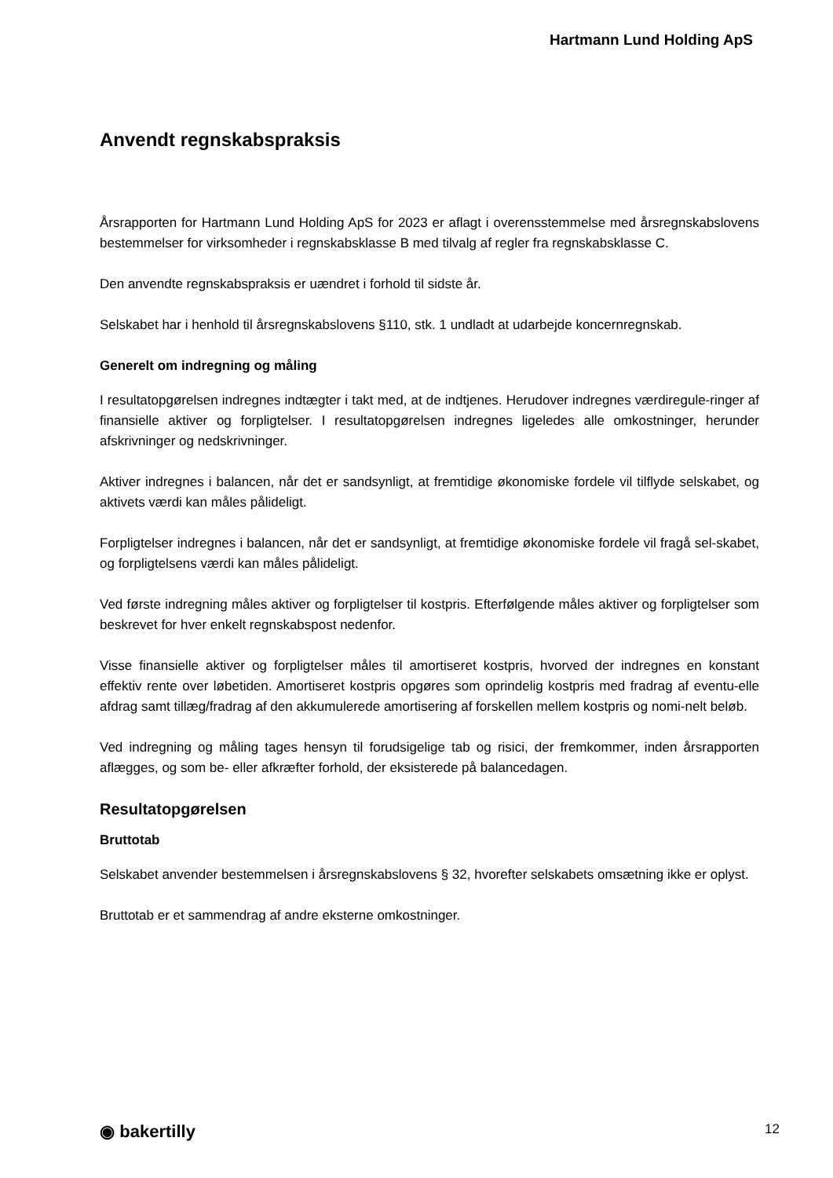Hartmann Lund Holding ApS
Anvendt regnskabspraksis
Årsrapporten for Hartmann Lund Holding ApS for 2023 er aflagt i overensstemmelse med årsregnskabslovens bestemmelser for virksomheder i regnskabsklasse B med tilvalg af regler fra regnskabsklasse C.
Den anvendte regnskabspraksis er uændret i forhold til sidste år.
Selskabet har i henhold til årsregnskabslovens §110, stk. 1 undladt at udarbejde koncernregnskab.
Generelt om indregning og måling
I resultatopgørelsen indregnes indtægter i takt med, at de indtjenes. Herudover indregnes værdiregule-ringer af finansielle aktiver og forpligtelser. I resultatopgørelsen indregnes ligeledes alle omkostninger, herunder afskrivninger og nedskrivninger.
Aktiver indregnes i balancen, når det er sandsynligt, at fremtidige økonomiske fordele vil tilflyde selskabet, og aktivets værdi kan måles pålideligt.
Forpligtelser indregnes i balancen, når det er sandsynligt, at fremtidige økonomiske fordele vil fragå sel-skabet, og forpligtelsens værdi kan måles pålideligt.
Ved første indregning måles aktiver og forpligtelser til kostpris. Efterfølgende måles aktiver og forpligtelser som beskrevet for hver enkelt regnskabspost nedenfor.
Visse finansielle aktiver og forpligtelser måles til amortiseret kostpris, hvorved der indregnes en konstant effektiv rente over løbetiden. Amortiseret kostpris opgøres som oprindelig kostpris med fradrag af eventu-elle afdrag samt tillæg/fradrag af den akkumulerede amortisering af forskellen mellem kostpris og nomi-nelt beløb.
Ved indregning og måling tages hensyn til forudsigelige tab og risici, der fremkommer, inden årsrapporten aflægges, og som be- eller afkræfter forhold, der eksisterede på balancedagen.
Resultatopgørelsen
Bruttotab
Selskabet anvender bestemmelsen i årsregnskabslovens § 32, hvorefter selskabets omsætning ikke er oplyst.
Bruttotab er et sammendrag af andre eksterne omkostninger.
◉ bakertilly 12